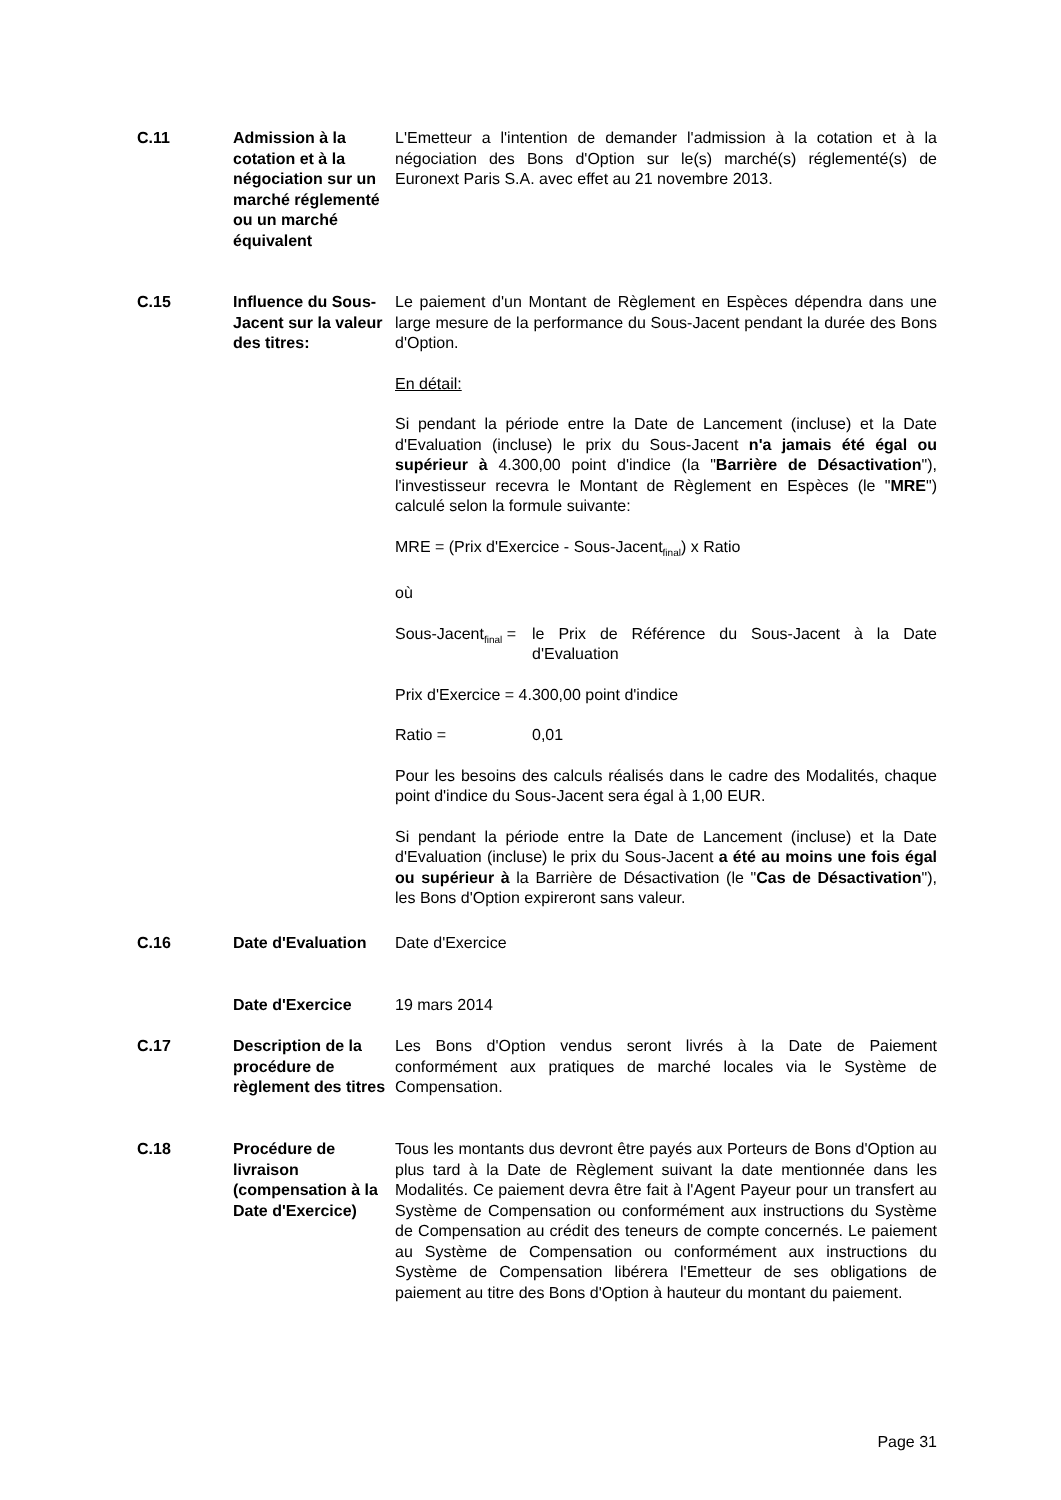C.11 Admission à la cotation et à la négociation sur un marché réglementé ou un marché équivalent
L'Emetteur a l'intention de demander l'admission à la cotation et à la négociation des Bons d'Option sur le(s) marché(s) réglementé(s) de Euronext Paris S.A. avec effet au 21 novembre 2013.
C.15 Influence du Sous-Jacent sur la valeur des titres:
Le paiement d'un Montant de Règlement en Espèces dépendra dans une large mesure de la performance du Sous-Jacent pendant la durée des Bons d'Option.
En détail:
Si pendant la période entre la Date de Lancement (incluse) et la Date d'Evaluation (incluse) le prix du Sous-Jacent n'a jamais été égal ou supérieur à 4.300,00 point d'indice (la "Barrière de Désactivation"), l'investisseur recevra le Montant de Règlement en Espèces (le "MRE") calculé selon la formule suivante:
MRE = (Prix d'Exercice - Sous-Jacent<sub>final</sub>) x Ratio
où
Sous-Jacent<sub>final</sub> = le Prix de Référence du Sous-Jacent à la Date d'Evaluation
Prix d'Exercice = 4.300,00 point d'indice
Ratio = 0,01
Pour les besoins des calculs réalisés dans le cadre des Modalités, chaque point d'indice du Sous-Jacent sera égal à 1,00 EUR.
Si pendant la période entre la Date de Lancement (incluse) et la Date d'Evaluation (incluse) le prix du Sous-Jacent a été au moins une fois égal ou supérieur à la Barrière de Désactivation (le "Cas de Désactivation"), les Bons d'Option expireront sans valeur.
C.16 Date d'Evaluation
Date d'Exercice
Date d'Exercice 19 mars 2014
C.17 Description de la procédure de règlement des titres
Les Bons d'Option vendus seront livrés à la Date de Paiement conformément aux pratiques de marché locales via le Système de Compensation.
C.18 Procédure de livraison (compensation à la Date d'Exercice)
Tous les montants dus devront être payés aux Porteurs de Bons d'Option au plus tard à la Date de Règlement suivant la date mentionnée dans les Modalités. Ce paiement devra être fait à l'Agent Payeur pour un transfert au Système de Compensation ou conformément aux instructions du Système de Compensation au crédit des teneurs de compte concernés. Le paiement au Système de Compensation ou conformément aux instructions du Système de Compensation libérera l'Emetteur de ses obligations de paiement au titre des Bons d'Option à hauteur du montant du paiement.
Page 31